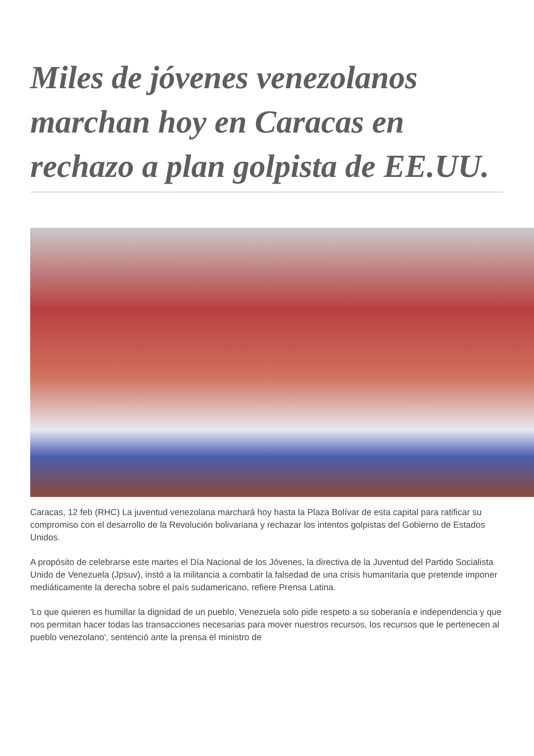Miles de jóvenes venezolanos marchan hoy en Caracas en rechazo a plan golpista de EE.UU.
Caracas, 12 feb (RHC) La juventud venezolana marchará hoy hasta la Plaza Bolívar de esta capital para ratificar su compromiso con el desarrollo de la Revolución bolivariana y rechazar los intentos golpistas del Gobierno de Estados Unidos.
A propósito de celebrarse este martes el Día Nacional de los Jóvenes, la directiva de la Juventud del Partido Socialista Unido de Venezuela (Jpsuv), instó a la militancia a combatir la falsedad de una crisis humanitaria que pretende imponer mediáticamente la derecha sobre el país sudamericano, refiere Prensa Latina.
'Lo que quieren es humillar la dignidad de un pueblo, Venezuela solo pide respeto a su soberanía e independencia y que nos permitan hacer todas las transacciones necesarias para mover nuestros recursos, los recursos que le pertenecen al pueblo venezolano', sentenció ante la prensa el ministro de